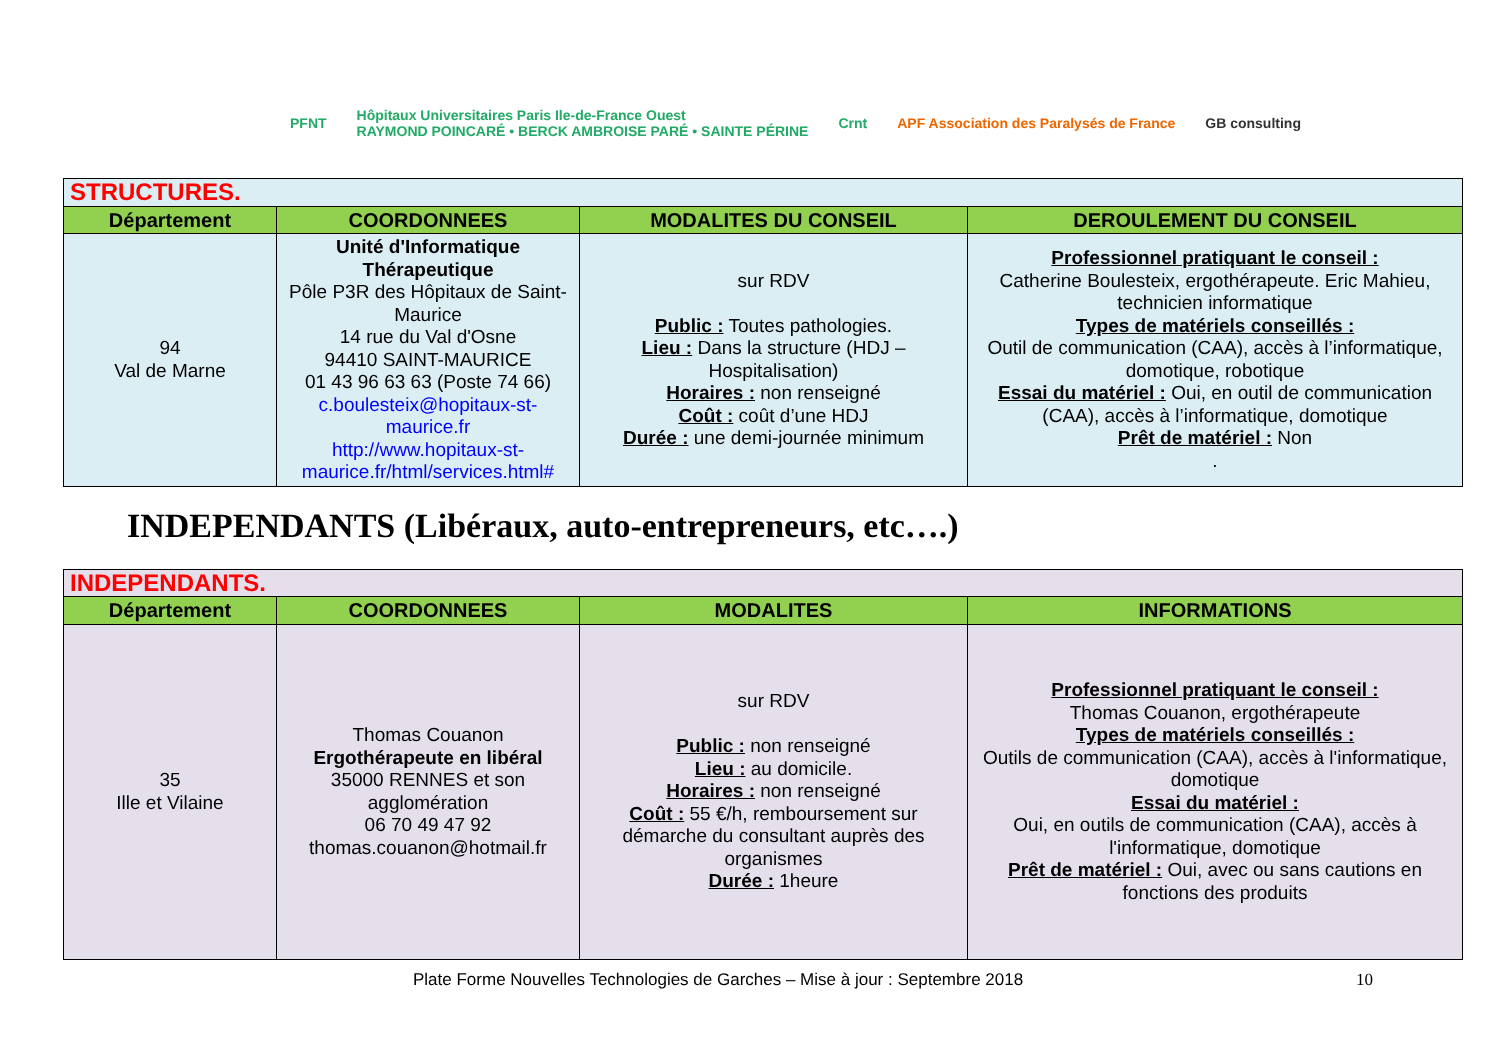PFNT Hôpitaux Universitaires Paris Ile-de-France Ouest
RAYMOND POINCARÉ • BERCK AMBROISE PARÉ • SAINTE PÉRINE Crnt APF Association des Paralysés de France GB consulting
| STRUCTURES. | | | |
| Département | COORDONNEES | MODALITES DU CONSEIL | DEROULEMENT DU CONSEIL |
| 94 Val de Marne | Unité d'Informatique Thérapeutique Pôle P3R des Hôpitaux de Saint-Maurice 14 rue du Val d'Osne 94410 SAINT-MAURICE 01 43 96 63 63 (Poste 74 66) c.boulesteix@hopitaux-st-maurice.fr http://www.hopitaux-st-maurice.fr/html/services.html# | sur RDV Public : Toutes pathologies. Lieu : Dans la structure (HDJ – Hospitalisation) Horaires : non renseigné Coût : coût d’une HDJ Durée : une demi-journée minimum | Professionnel pratiquant le conseil : Catherine Boulesteix, ergothérapeute. Eric Mahieu, technicien informatique Types de matériels conseillés : Outil de communication (CAA), accès à l’informatique, domotique, robotique Essai du matériel : Oui, en outil de communication (CAA), accès à l’informatique, domotique Prêt de matériel : Non . |
INDEPENDANTS (Libéraux, auto-entrepreneurs, etc….)
| INDEPENDANTS. | | | |
| Département | COORDONNEES | MODALITES | INFORMATIONS |
| 35 Ille et Vilaine | Thomas Couanon Ergothérapeute en libéral 35000 RENNES et son agglomération 06 70 49 47 92 thomas.couanon@hotmail.fr | sur RDV Public : non renseigné Lieu : au domicile. Horaires : non renseigné Coût : 55 €/h, remboursement sur démarche du consultant auprès des organismes Durée : 1heure | Professionnel pratiquant le conseil : Thomas Couanon, ergothérapeute Types de matériels conseillés : Outils de communication (CAA), accès à l'informatique, domotique Essai du matériel : Oui, en outils de communication (CAA), accès à l'informatique, domotique Prêt de matériel : Oui, avec ou sans cautions en fonctions des produits |
Plate Forme Nouvelles Technologies de Garches – Mise à jour : Septembre 2018 10